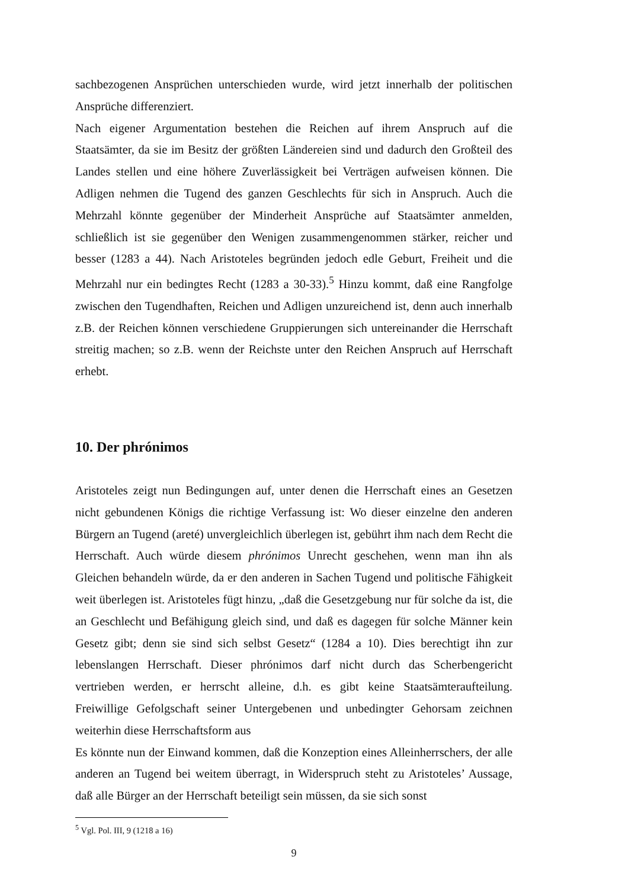sachbezogenen Ansprüchen unterschieden wurde, wird jetzt innerhalb der politischen Ansprüche differenziert.
Nach eigener Argumentation bestehen die Reichen auf ihrem Anspruch auf die Staatsämter, da sie im Besitz der größten Ländereien sind und dadurch den Großteil des Landes stellen und eine höhere Zuverlässigkeit bei Verträgen aufweisen können. Die Adligen nehmen die Tugend des ganzen Geschlechts für sich in Anspruch. Auch die Mehrzahl könnte gegenüber der Minderheit Ansprüche auf Staatsämter anmelden, schließlich ist sie gegenüber den Wenigen zusammengenommen stärker, reicher und besser (1283 a 44). Nach Aristoteles begründen jedoch edle Geburt, Freiheit und die Mehrzahl nur ein bedingtes Recht (1283 a 30-33).<sup>5</sup> Hinzu kommt, daß eine Rangfolge zwischen den Tugendhaften, Reichen und Adligen unzureichend ist, denn auch innerhalb z.B. der Reichen können verschiedene Gruppierungen sich untereinander die Herrschaft streitig machen; so z.B. wenn der Reichste unter den Reichen Anspruch auf Herrschaft erhebt.
10. Der phrónimos
Aristoteles zeigt nun Bedingungen auf, unter denen die Herrschaft eines an Gesetzen nicht gebundenen Königs die richtige Verfassung ist: Wo dieser einzelne den anderen Bürgern an Tugend (areté) unvergleichlich überlegen ist, gebührt ihm nach dem Recht die Herrschaft. Auch würde diesem phrónimos Unrecht geschehen, wenn man ihn als Gleichen behandeln würde, da er den anderen in Sachen Tugend und politische Fähigkeit weit überlegen ist. Aristoteles fügt hinzu, „daß die Gesetzgebung nur für solche da ist, die an Geschlecht und Befähigung gleich sind, und daß es dagegen für solche Männer kein Gesetz gibt; denn sie sind sich selbst Gesetz“ (1284 a 10). Dies berechtigt ihn zur lebenslangen Herrschaft. Dieser phrónimos darf nicht durch das Scherbengericht vertrieben werden, er herrscht alleine, d.h. es gibt keine Staatsämteraufteilung. Freiwillige Gefolgschaft seiner Untergebenen und unbedingter Gehorsam zeichnen weiterhin diese Herrschaftsform aus
Es könnte nun der Einwand kommen, daß die Konzeption eines Alleinherrschers, der alle anderen an Tugend bei weitem überragt, in Widerspruch steht zu Aristoteles’ Aussage, daß alle Bürger an der Herrschaft beteiligt sein müssen, da sie sich sonst
<sup>5</sup> Vgl. Pol. III, 9 (1218 a 16)
9